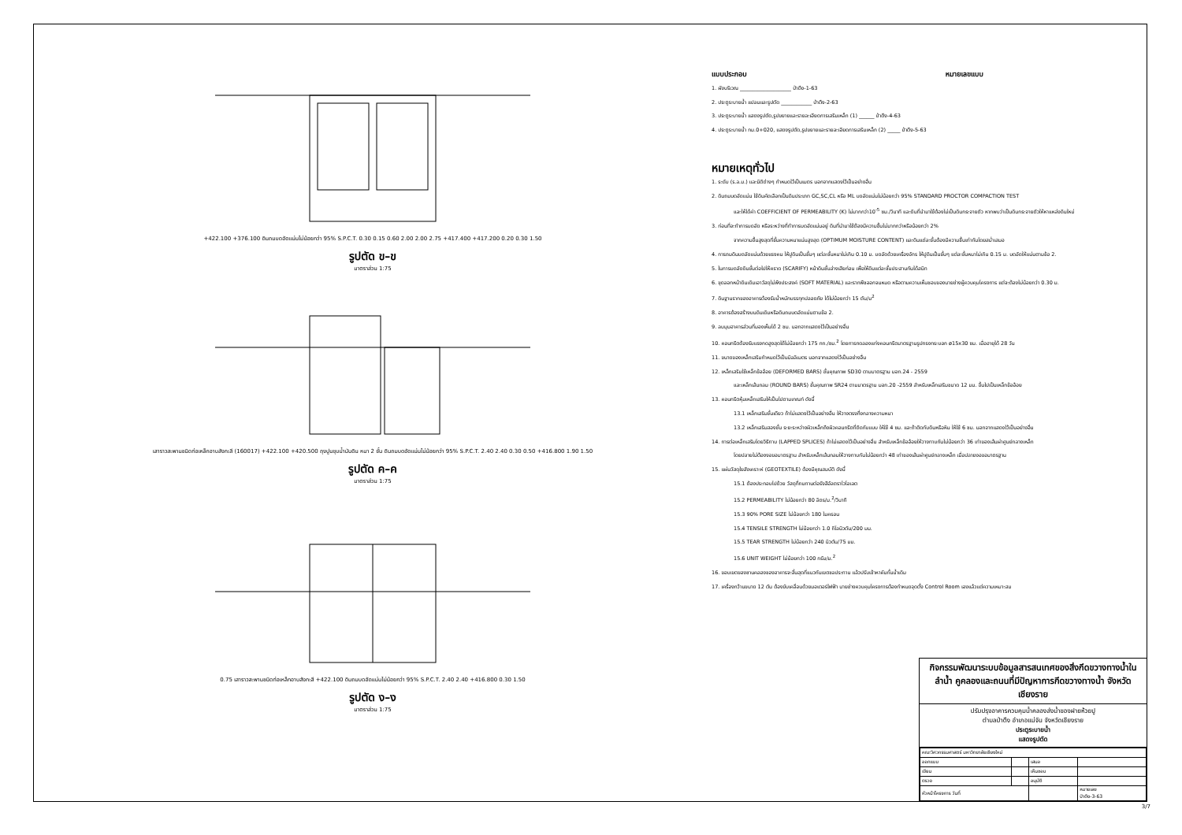+422.100 +376.100 ดินถมบดอัดแน่นไม่น้อยกว่า 95% S.P.C.T. 0.30 0.15 0.60 2.00 2.00 2.75 +417.400 +417.200 0.20 0.30 1.50
รูปตัด ข–ข
มาตราส่วน 1:75
เสาราวสะพานชนิดท่อเหล็กอาบสังกะสี (160017) +422.100 +420.500 ถุงปูนชุบน้ำมันดิน หนา 2 ชั้น ดินถมบดอัดแน่นไม่น้อยกว่า 95% S.P.C.T. 2.40 2.40 0.30 0.50 +416.800 1.90 1.50
รูปตัด ค–ค
มาตราส่วน 1:75
0.75 เสาราวสะพานชนิดท่อเหล็กอาบสังกะสี +422.100 ดินถมบดอัดแน่นไม่น้อยกว่า 95% S.P.C.T. 2.40 2.40 +416.800 0.30 1.50
รูปตัด ง–ง
มาตราส่วน 1:75
แบบประกอบ หมายเลขแบบ
1. ผังบริเวณ ____________________ ป่าตึง-1-63
2. ประตูระบายน้ำ แปลนและรูปตัด ____________ ป่าตึง-2-63
3. ประตูระบายน้ำ แสดงรูปตัด,รูปขยายและรายละเอียดการเสริมเหล็ก (1) ______ ป่าตึง-4-63
4. ประตูระบายน้ำ กม.0+020, แสดงรูปตัด,รูปขยายและรายละเอียดการเสริมเหล็ก (2) _____ ป่าตึง-5-63
หมายเหตุทั่วไป
1. ระดับ (ร.ล.ม.) และมิติต่างๆ กำหนดไว้เป็นเมตร นอกจากแสดงไว้เป็นอย่างอื่น
2. ดินถมบดอัดแน่น ใช้ดินคัดเลือกเป็นดินประเภท GC,SC,CL หรือ ML บดอัดแน่นไม่น้อยกว่า 95% STANDARD PROCTOR COMPACTION TEST
และให้ได้ค่า COEFFICIENT OF PERMEABILITY (K) ไม่มากกว่า10<sup>-5</sup> ซม./วินาที และดินที่นำมาใช้ต้องไม่เป็นดินกระจายตัว หากพบว่าเป็นดินกระจายตัวให้หาแหล่งดินใหม่
3. ก่อนที่จะทำการบดอัด หรือระหว่างที่ทำการบดอัดแน่นอยู่ ดินที่นำมาใช้ต้องมีความชื้นไม่มากกว่าหรือน้อยกว่า 2%
จากความชื้นสูงสุดที่ชั้นความหนาแน่นสูงสุด (OPTIMUM MOISTURE CONTENT) และดินแต่ละชั้นต้องมีความชื้นเท่ากันโดยสม่ำเสมอ
4. การถมดินบดอัดแน่นด้วยแรงคน ให้ปูดินเป็นชั้นๆ แต่ละชั้นหนาไม่เกิน 0.10 ม. บดอัดด้วยเครื่องจักร ให้ปูดินเป็นชั้นๆ แต่ละชั้นหนาไม่เกิน 0.15 ม. บดอัดให้แน่นตามข้อ 2.
5. ในการบดอัดดินชั้นต่อไปให้คราด (SCARIFY) หน้าดินชั้นล่างเสียก่อน เพื่อให้ดินแต่ละชั้นประสานกันได้สนิท
6. ขุดลอกหน้าดินเดิมเอาวัสดุไม่พึงประสงค์ (SOFT MATERIAL) และรากพืชออกจนหมด หรือตามความเห็นชอบของนายช่างผู้ควบคุมโครงการ แต่จะต้องไม่น้อยกว่า 0.30 ม.
7. ดินฐานรากของอาคารต้องรับน้ำหนักบรรทุกปลอดภัย ได้ไม่น้อยกว่า 15 ตัน/ม<sup>2</sup>
8. อาคารต้องสร้างบนดินเดิมหรือดินถมบดอัดแน่นตามข้อ 2.
9. ลบมุมอาคารส่วนที่มองเห็นได้ 2 ซม. นอกจากแสดงไว้เป็นอย่างอื่น
10. คอนกรีตต้องรับแรงกดสูงสุดได้ไม่น้อยกว่า 175 กก./ซม.<sup>2</sup> โดยการทดลองแท่งคอนกรีตมาตรฐานรูปทรงกระบอก ø15x30 ซม. เมื่ออายุได้ 28 วัน
11. ขนาดของเหล็กเสริมกำหนดไว้เป็นมิลลิเมตร นอกจากแสดงไว้เป็นอย่างอื่น
12. เหล็กเสริมใช้เหล็กข้ออ้อย (DEFORMED BARS) ชั้นคุณภาพ SD30 ตามมาตรฐาน มอก.24 - 2559
และเหล็กเส้นกลม (ROUND BARS) ชั้นคุณภาพ SR24 ตามมาตรฐาน มอก.20 -2559 สำหรับเหล็กเสริมขนาด 12 มม. ขึ้นไปเป็นเหล็กข้ออ้อย
13. คอนกรีตหุ้มเหล็กเสริมให้เป็นไปตามเกณฑ์ ดังนี้
13.1 เหล็กเสริมชั้นเดียว ถ้าไม่แสดงไว้เป็นอย่างอื่น ให้วางตรงกึ่งกลางความหนา
13.2 เหล็กเสริมสองชั้น ระยะระหว่างผิวเหล็กถึงผิวคอนกรีตที่ติดกับแบบ ให้ใช้ 4 ซม. และถ้าติดกับดินหรือหิน ให้ใช้ 6 ซม. นอกจากแสดงไว้เป็นอย่างอื่น
14. การต่อเหล็กเสริมโดยวิธีทาบ (LAPPED SPLICES) ถ้าไม่แสดงไว้เป็นอย่างอื่น สำหรับเหล็กข้ออ้อยให้วางทาบกันไม่น้อยกว่า 36 เท่าของเส้นผ่าศูนย์กลางเหล็ก
โดยปลายไม่ต้องงอขอมาตรฐาน สำหรับเหล็กเส้นกลมให้วางทาบกันไม่น้อยกว่า 48 เท่าของเส้นผ่าศูนย์กลางเหล็ก เมื่อปลายงอขอมาตรฐาน
15. แผ่นวัสดุใยสังเคราะห์ (GEOTEXTILE) ต้องมีคุณสมบัติ ดังนี้
15.1 ต้องประกอบไปด้วย วัสดุที่ทนทานต่อรังสีอัลตราไวโอเลต
15.2 PERMEABILITY ไม่น้อยกว่า 80 ลิตร/ม.<sup>2</sup>/วินาที
15.3 90% PORE SIZE ไม่น้อยกว่า 180 ไมครอน
15.4 TENSILE STRENGTH ไม่น้อยกว่า 1.0 กิโลนิวตัน/200 มม.
15.5 TEAR STRENGTH ไม่น้อยกว่า 240 นิวตัน/75 มม.
15.6 UNIT WEIGHT ไม่น้อยกว่า 100 กรัม/ม.<sup>2</sup>
16. ขอบเขตของชานคลองของอาคารจะสิ้นสุดที่แนวกันเขตชลประทาน แล้วปรับเข้าหาคันกั้นน้ำเดิม
17. เครื่องกว้านขนาด 12 ตัน ต้องขับเคลื่อนด้วยมอเตอร์ไฟฟ้า นายช่างควบคุมโครงการต้องกำหนดจุดตั้ง Control Room เองแล้วแต่ความเหมาะสม
กิจกรรมพัฒนาระบบข้อมูลสารสนเทศของสิ่งกีดขวางทางน้ำในลำน้ำ คูคลองและถนนที่มีปัญหาการกีดขวางทางน้ำ จังหวัดเชียงราย
ปรับปรุงอาคารควบคุมน้ำคลองส่งน้ำของฝายห้วยปู
ตำบลป่าตึง อำเภอแม่จัน จังหวัดเชียงราย
ประตูระบายน้ำ
แสดงรูปตัด
| คณะวิศวกรรมศาสตร์ มหาวิทยาลัยเชียงใหม่ | | | |
| ออกแบบ | | เสนอ | |
| เขียน | | เห็นชอบ | |
| ตรวจ | | อนุมัติ | |
| หัวหน้าโครงการ วันที่ | | | หมายเลข ป่าตึง-3-63 |
3/7